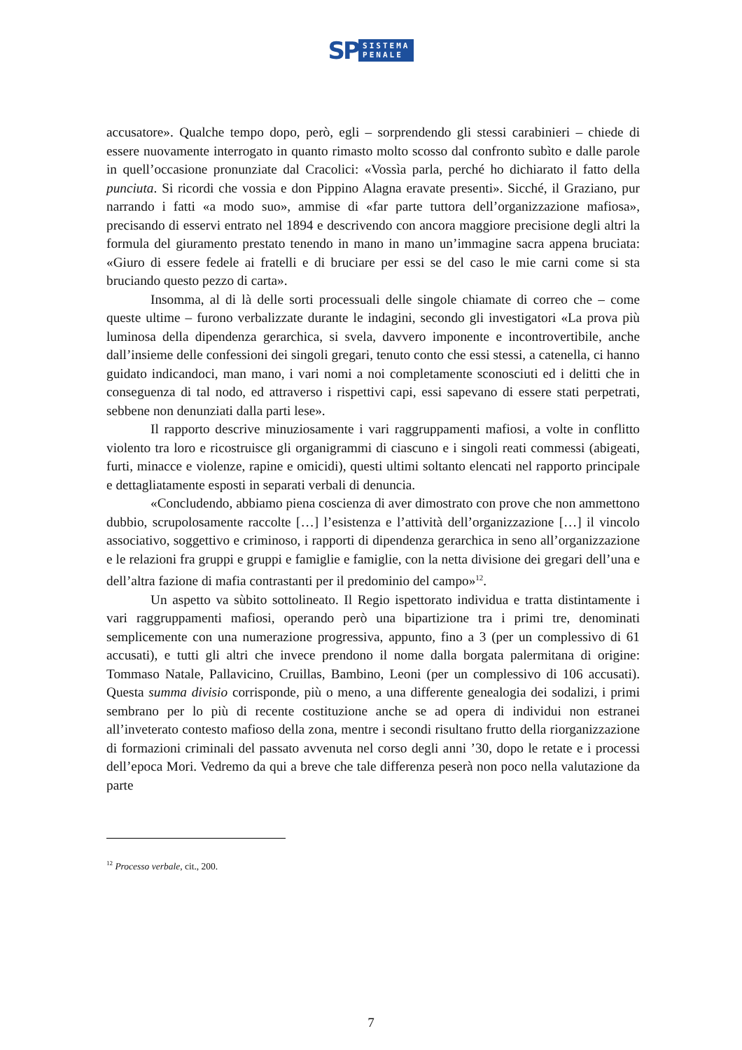SP SISTEMA
PENALE
accusatore». Qualche tempo dopo, però, egli – sorprendendo gli stessi carabinieri – chiede di essere nuovamente interrogato in quanto rimasto molto scosso dal confronto subìto e dalle parole in quell’occasione pronunziate dal Cracolici: «Vossìa parla, perché ho dichiarato il fatto della punciuta. Si ricordi che vossia e don Pippino Alagna eravate presenti». Sicché, il Graziano, pur narrando i fatti «a modo suo», ammise di «far parte tuttora dell’organizzazione mafiosa», precisando di esservi entrato nel 1894 e descrivendo con ancora maggiore precisione degli altri la formula del giuramento prestato tenendo in mano in mano un’immagine sacra appena bruciata: «Giuro di essere fedele ai fratelli e di bruciare per essi se del caso le mie carni come si sta bruciando questo pezzo di carta».
Insomma, al di là delle sorti processuali delle singole chiamate di correo che – come queste ultime – furono verbalizzate durante le indagini, secondo gli investigatori «La prova più luminosa della dipendenza gerarchica, si svela, davvero imponente e incontrovertibile, anche dall’insieme delle confessioni dei singoli gregari, tenuto conto che essi stessi, a catenella, ci hanno guidato indicandoci, man mano, i vari nomi a noi completamente sconosciuti ed i delitti che in conseguenza di tal nodo, ed attraverso i rispettivi capi, essi sapevano di essere stati perpetrati, sebbene non denunziati dalla parti lese».
Il rapporto descrive minuziosamente i vari raggruppamenti mafiosi, a volte in conflitto violento tra loro e ricostruisce gli organigrammi di ciascuno e i singoli reati commessi (abigeati, furti, minacce e violenze, rapine e omicidi), questi ultimi soltanto elencati nel rapporto principale e dettagliatamente esposti in separati verbali di denuncia.
«Concludendo, abbiamo piena coscienza di aver dimostrato con prove che non ammettono dubbio, scrupolosamente raccolte […] l’esistenza e l’attività dell’organizzazione […] il vincolo associativo, soggettivo e criminoso, i rapporti di dipendenza gerarchica in seno all’organizzazione e le relazioni fra gruppi e gruppi e famiglie e famiglie, con la netta divisione dei gregari dell’una e dell’altra fazione di mafia contrastanti per il predominio del campo»<sup>12</sup>.
Un aspetto va sùbito sottolineato. Il Regio ispettorato individua e tratta distintamente i vari raggruppamenti mafiosi, operando però una bipartizione tra i primi tre, denominati semplicemente con una numerazione progressiva, appunto, fino a 3 (per un complessivo di 61 accusati), e tutti gli altri che invece prendono il nome dalla borgata palermitana di origine: Tommaso Natale, Pallavicino, Cruillas, Bambino, Leoni (per un complessivo di 106 accusati). Questa summa divisio corrisponde, più o meno, a una differente genealogia dei sodalizi, i primi sembrano per lo più di recente costituzione anche se ad opera di individui non estranei all’inveterato contesto mafioso della zona, mentre i secondi risultano frutto della riorganizzazione di formazioni criminali del passato avvenuta nel corso degli anni ’30, dopo le retate e i processi dell’epoca Mori. Vedremo da qui a breve che tale differenza peserà non poco nella valutazione da parte
<sup>12</sup> Processo verbale, cit., 200.
7